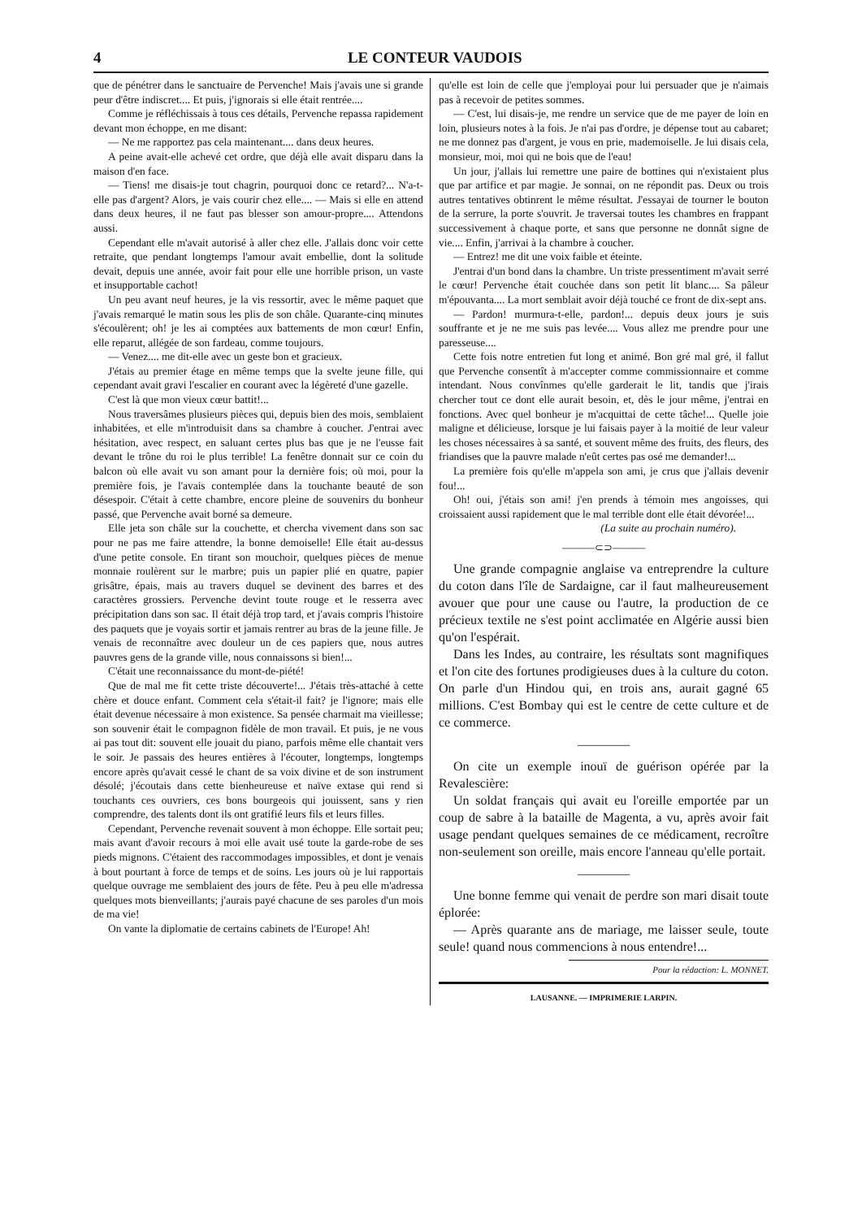4 LE CONTEUR VAUDOIS
que de pénétrer dans le sanctuaire de Pervenche! Mais j'avais une si grande peur d'être indiscret.... Et puis, j'ignorais si elle était rentrée....
Comme je réfléchissais à tous ces détails, Pervenche repassa rapidement devant mon échoppe, en me disant:
— Ne me rapportez pas cela maintenant.... dans deux heures.
A peine avait-elle achevé cet ordre, que déjà elle avait disparu dans la maison d'en face.
— Tiens! me disais-je tout chagrin, pourquoi donc ce retard?... N'a-t-elle pas d'argent? Alors, je vais courir chez elle.... — Mais si elle en attend dans deux heures, il ne faut pas blesser son amour-propre.... Attendons aussi.
Cependant elle m'avait autorisé à aller chez elle. J'allais donc voir cette retraite, que pendant longtemps l'amour avait embellie, dont la solitude devait, depuis une année, avoir fait pour elle une horrible prison, un vaste et insupportable cachot!
Un peu avant neuf heures, je la vis ressortir, avec le même paquet que j'avais remarqué le matin sous les plis de son châle. Quarante-cinq minutes s'écoulèrent; oh! je les ai comptées aux battements de mon cœur! Enfin, elle reparut, allégée de son fardeau, comme toujours.
— Venez.... me dit-elle avec un geste bon et gracieux.
J'étais au premier étage en même temps que la svelte jeune fille, qui cependant avait gravi l'escalier en courant avec la légèreté d'une gazelle.
C'est là que mon vieux cœur battit!...
Nous traversâmes plusieurs pièces qui, depuis bien des mois, semblaient inhabitées, et elle m'introduisit dans sa chambre à coucher. J'entrai avec hésitation, avec respect, en saluant certes plus bas que je ne l'eusse fait devant le trône du roi le plus terrible! La fenêtre donnait sur ce coin du balcon où elle avait vu son amant pour la dernière fois; où moi, pour la première fois, je l'avais contemplée dans la touchante beauté de son désespoir. C'était à cette chambre, encore pleine de souvenirs du bonheur passé, que Pervenche avait borné sa demeure.
Elle jeta son châle sur la couchette, et chercha vivement dans son sac pour ne pas me faire attendre, la bonne demoiselle! Elle était au-dessus d'une petite console. En tirant son mouchoir, quelques pièces de menue monnaie roulèrent sur le marbre; puis un papier plié en quatre, papier grisâtre, épais, mais au travers duquel se devinent des barres et des caractères grossiers. Pervenche devint toute rouge et le resserra avec précipitation dans son sac. Il était déjà trop tard, et j'avais compris l'histoire des paquets que je voyais sortir et jamais rentrer au bras de la jeune fille. Je venais de reconnaître avec douleur un de ces papiers que, nous autres pauvres gens de la grande ville, nous connaissons si bien!...
C'était une reconnaissance du mont-de-piété!
Que de mal me fit cette triste découverte!... J'étais très-attaché à cette chère et douce enfant. Comment cela s'était-il fait? je l'ignore; mais elle était devenue nécessaire à mon existence. Sa pensée charmait ma vieillesse; son souvenir était le compagnon fidèle de mon travail. Et puis, je ne vous ai pas tout dit: souvent elle jouait du piano, parfois même elle chantait vers le soir. Je passais des heures entières à l'écouter, longtemps, longtemps encore après qu'avait cessé le chant de sa voix divine et de son instrument désolé; j'écoutais dans cette bienheureuse et naïve extase qui rend si touchants ces ouvriers, ces bons bourgeois qui jouissent, sans y rien comprendre, des talents dont ils ont gratifié leurs fils et leurs filles.
Cependant, Pervenche revenait souvent à mon échoppe. Elle sortait peu; mais avant d'avoir recours à moi elle avait usé toute la garde-robe de ses pieds mignons. C'étaient des raccommodages impossibles, et dont je venais à bout pourtant à force de temps et de soins. Les jours où je lui rapportais quelque ouvrage me semblaient des jours de fête. Peu à peu elle m'adressa quelques mots bienveillants; j'aurais payé chacune de ses paroles d'un mois de ma vie!
On vante la diplomatie de certains cabinets de l'Europe! Ah!
qu'elle est loin de celle que j'employai pour lui persuader que je n'aimais pas à recevoir de petites sommes.
— C'est, lui disais-je, me rendre un service que de me payer de loin en loin, plusieurs notes à la fois. Je n'ai pas d'ordre, je dépense tout au cabaret; ne me donnez pas d'argent, je vous en prie, mademoiselle. Je lui disais cela, monsieur, moi, moi qui ne bois que de l'eau!
Un jour, j'allais lui remettre une paire de bottines qui n'existaient plus que par artifice et par magie. Je sonnai, on ne répondit pas. Deux ou trois autres tentatives obtinrent le même résultat. J'essayai de tourner le bouton de la serrure, la porte s'ouvrit. Je traversai toutes les chambres en frappant successivement à chaque porte, et sans que personne ne donnât signe de vie.... Enfin, j'arrivai à la chambre à coucher.
— Entrez! me dit une voix faible et éteinte.
J'entrai d'un bond dans la chambre. Un triste pressentiment m'avait serré le cœur! Pervenche était couchée dans son petit lit blanc.... Sa pâleur m'épouvanta.... La mort semblait avoir déjà touché ce front de dix-sept ans.
— Pardon! murmura-t-elle, pardon!... depuis deux jours je suis souffrante et je ne me suis pas levée.... Vous allez me prendre pour une paresseuse....
Cette fois notre entretien fut long et animé. Bon gré mal gré, il fallut que Pervenche consentît à m'accepter comme commissionnaire et comme intendant. Nous convînmes qu'elle garderait le lit, tandis que j'irais chercher tout ce dont elle aurait besoin, et, dès le jour même, j'entrai en fonctions. Avec quel bonheur je m'acquittai de cette tâche!... Quelle joie maligne et délicieuse, lorsque je lui faisais payer à la moitié de leur valeur les choses nécessaires à sa santé, et souvent même des fruits, des fleurs, des friandises que la pauvre malade n'eût certes pas osé me demander!...
La première fois qu'elle m'appela son ami, je crus que j'allais devenir fou!...
Oh! oui, j'étais son ami! j'en prends à témoin mes angoisses, qui croissaient aussi rapidement que le mal terrible dont elle était dévorée!...
(La suite au prochain numéro).
———⊂⊃———
Une grande compagnie anglaise va entreprendre la culture du coton dans l'île de Sardaigne, car il faut malheureusement avouer que pour une cause ou l'autre, la production de ce précieux textile ne s'est point acclimatée en Algérie aussi bien qu'on l'espérait.
Dans les Indes, au contraire, les résultats sont magnifiques et l'on cite des fortunes prodigieuses dues à la culture du coton. On parle d'un Hindou qui, en trois ans, aurait gagné 65 millions. C'est Bombay qui est le centre de cette culture et de ce commerce.
————
On cite un exemple inouï de guérison opérée par la Revalescière:
Un soldat français qui avait eu l'oreille emportée par un coup de sabre à la bataille de Magenta, a vu, après avoir fait usage pendant quelques semaines de ce médicament, recroître non-seulement son oreille, mais encore l'anneau qu'elle portait.
————
Une bonne femme qui venait de perdre son mari disait toute éplorée:
— Après quarante ans de mariage, me laisser seule, toute seule! quand nous commencions à nous entendre!...
Pour la rédaction: L. MONNET.
LAUSANNE. — IMPRIMERIE LARPIN.